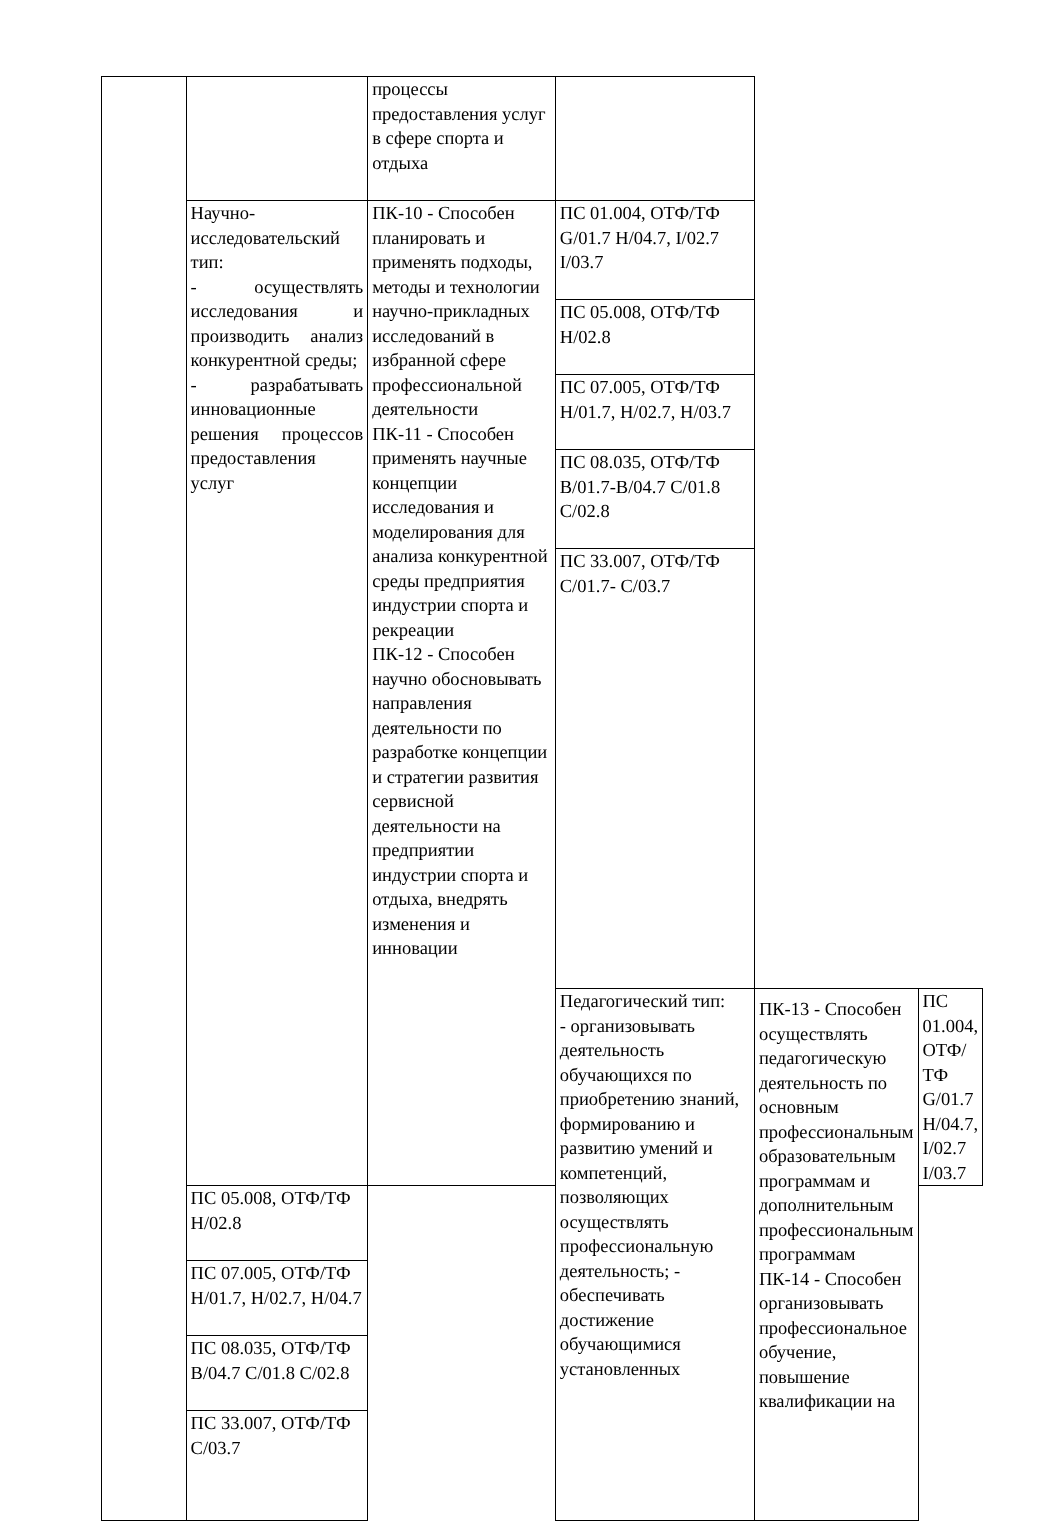| | | процессы предоставления услуг в сфере спорта и отдыха | | | |
| | Научно-исследовательский тип: - осуществлять исследования и производить анализ конкурентной среды; - разрабатывать инновационные решения процессов предоставления услуг | ПК-10 - Способен планировать и применять подходы, методы и технологии научно-прикладных исследований в избранной сфере профессиональной деятельности ПК-11 - Способен применять научные концепции исследования и моделирования для анализа конкурентной среды предприятия индустрии спорта и рекреации ПК-12 - Способен научно обосновывать направления деятельности по разработке концепции и стратегии развития сервисной деятельности на предприятии индустрии спорта и отдыха, внедрять изменения и инновации | ПС 01.004, ОТФ/ТФ G/01.7 H/04.7, I/02.7 I/03.7 | | |
| | | | ПС 05.008, ОТФ/ТФ H/02.8 | | |
| | | | ПС 07.005, ОТФ/ТФ H/01.7, H/02.7, H/03.7 | | |
| | | | ПС 08.035, ОТФ/ТФ B/01.7-B/04.7 C/01.8 C/02.8 | | |
| | | | ПС 33.007, ОТФ/ТФ C/01.7- C/03.7 | | |
| | | | Педагогический тип: - организовывать деятельность обучающихся по приобретению знаний, формированию и развитию умений и компетенций, позволяющих осуществлять профессиональную деятельность; - обеспечивать достижение обучающимися установленных | ПК-13 - Способен осуществлять педагогическую деятельность по основным профессиональным образовательным программам и дополнительным профессиональным программам ПК-14 - Способен организовывать профессиональное обучение, повышение квалификации на | ПС 01.004, ОТФ/ТФ G/01.7 H/04.7, I/02.7 I/03.7 |
| | ПС 05.008, ОТФ/ТФ H/02.8 | | | | |
| | ПС 07.005, ОТФ/ТФ H/01.7, H/02.7, H/04.7 | | | | |
| | ПС 08.035, ОТФ/ТФ B/04.7 C/01.8 C/02.8 | | | | |
| | ПС 33.007, ОТФ/ТФ C/03.7 | | | | |